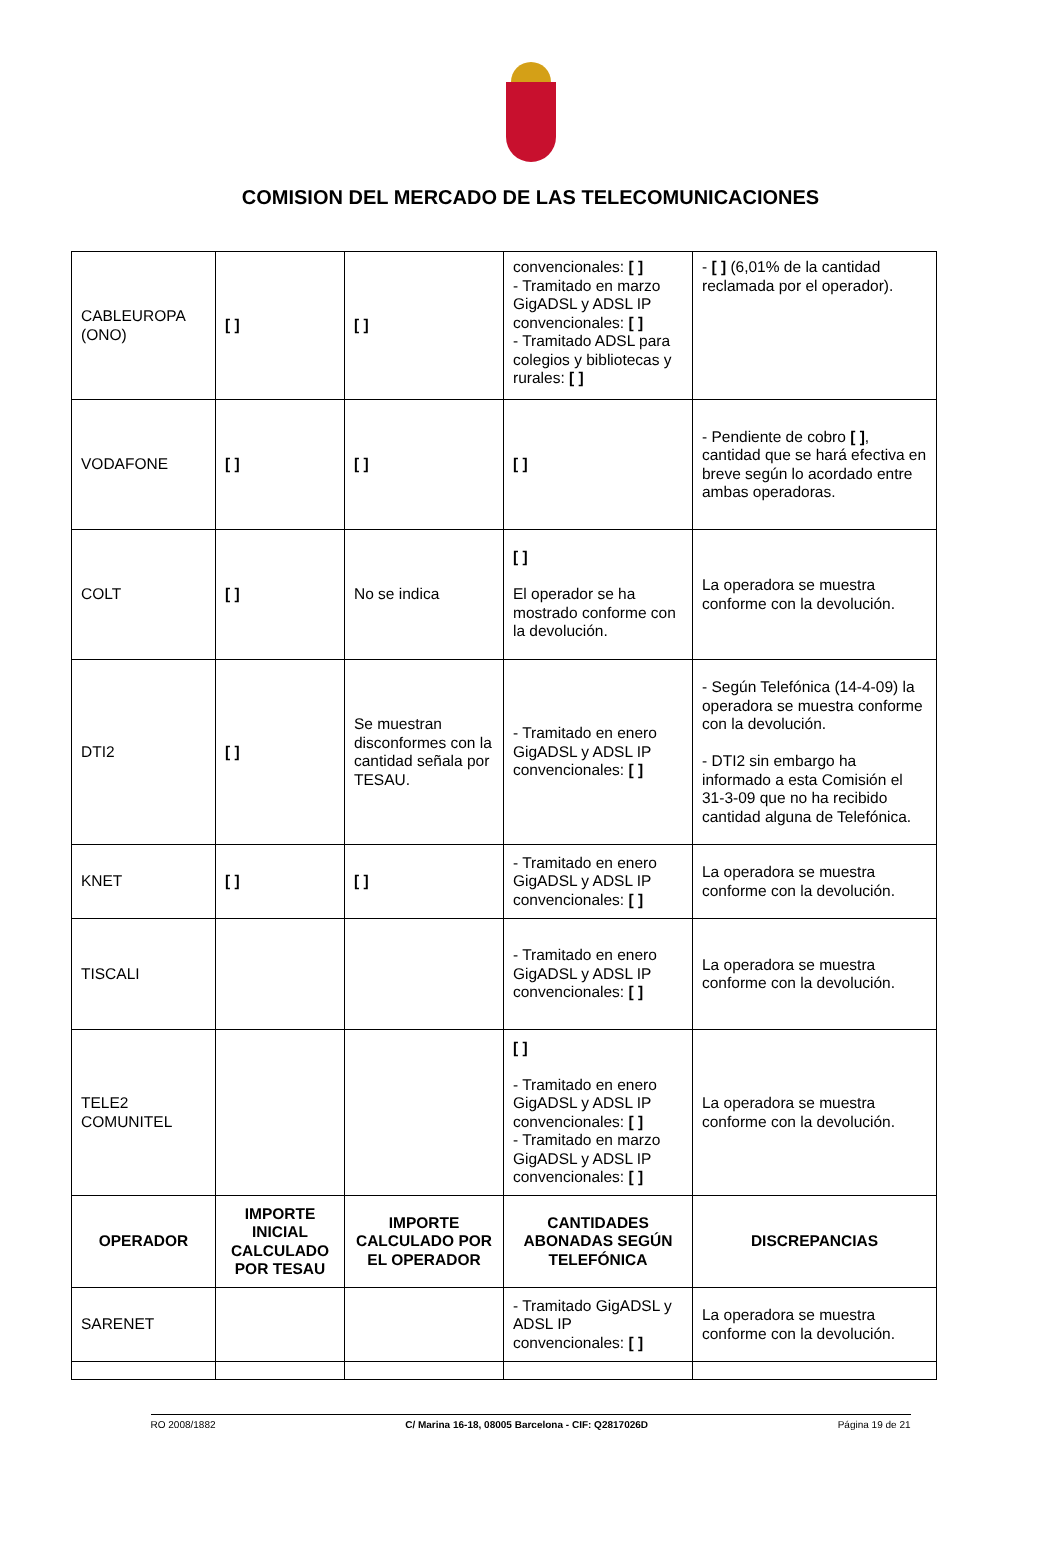COMISION DEL MERCADO DE LAS TELECOMUNICACIONES
| CABLEUROPA (ONO) | [ ] | [ ] | convencionales: [ ] - Tramitado en marzo GigADSL y ADSL IP convencionales: [ ] - Tramitado ADSL para colegios y bibliotecas y rurales: [ ] | - [ ] (6,01% de la cantidad reclamada por el operador). |
| VODAFONE | [ ] | [ ] | [ ] | - Pendiente de cobro [ ] , cantidad que se hará efectiva en breve según lo acordado entre ambas operadoras. |
| COLT | [ ] | No se indica | [ ] El operador se ha mostrado conforme con la devolución. | La operadora se muestra conforme con la devolución. |
| DTI2 | [ ] | Se muestran disconformes con la cantidad señala por TESAU. | - Tramitado en enero GigADSL y ADSL IP convencionales: [ ] | - Según Telefónica (14-4-09) la operadora se muestra conforme con la devolución. - DTI2 sin embargo ha informado a esta Comisión el 31-3-09 que no ha recibido cantidad alguna de Telefónica. |
| KNET | [ ] | [ ] | - Tramitado en enero GigADSL y ADSL IP convencionales: [ ] | La operadora se muestra conforme con la devolución. |
| TISCALI | | | - Tramitado en enero GigADSL y ADSL IP convencionales: [ ] | La operadora se muestra conforme con la devolución. |
| TELE2 COMUNITEL | | | [ ] - Tramitado en enero GigADSL y ADSL IP convencionales: [ ] - Tramitado en marzo GigADSL y ADSL IP convencionales: [ ] | La operadora se muestra conforme con la devolución. |
| OPERADOR | IMPORTE INICIAL CALCULADO POR TESAU | IMPORTE CALCULADO POR EL OPERADOR | CANTIDADES ABONADAS SEGÚN TELEFÓNICA | DISCREPANCIAS |
| SARENET | | | - Tramitado GigADSL y ADSL IP convencionales: [ ] | La operadora se muestra conforme con la devolución. |
RO 2008/1882 C/ Marina 16-18, 08005 Barcelona - CIF: Q2817026D Página 19 de 21